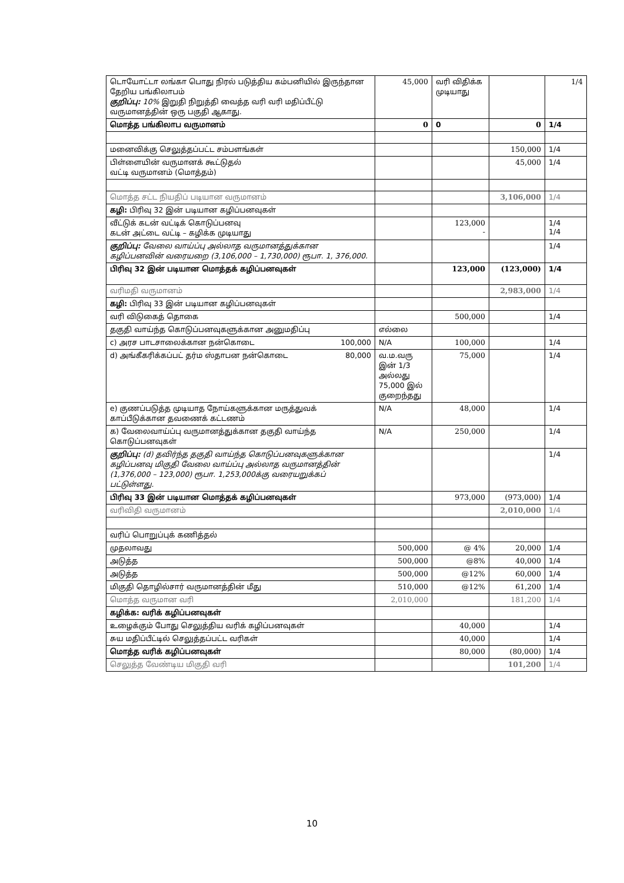| டொயோட்டா லங்கா பொது நிரல் படுத்திய கம்பனியில் இருந்தான தேறிய பங்கிலாபம் குறிப்பு: 10% இறுதி நிறுத்தி வைத்த வரி வரி மதிப்பீட்டு வருமானத்தின் ஒரு பகுதி ஆகாது. | 45,000 | வரி விதிக்க முடியாது | | 1/4 |
| மொத்த பங்கிலாப வருமானம் | 0 | 0 | 0 | 1/4 |
| மனைவிக்கு செலுத்தப்பட்ட சம்பளங்கள் | | | 150,000 | 1/4 |
| பிள்ளையின் வருமானக் கூட்டுதல் வட்டி வருமானம் (மொத்தம்) | | | 45,000 | 1/4 |
| மொத்த சட்ட நியதிப் படியான வருமானம் | | | 3,106,000 | 1/4 |
| கழி: பிரிவு 32 இன் படியான கழிப்பனவுகள் | | | | |
| வீட்டுக் கடன் வட்டிக் கொடுப்பனவு கடன் அட்டை வட்டி – கழிக்க முடியாது | | 123,000 - | | 1/4 1/4 |
| குறிப்பு: வேலை வாய்ப்பு அல்லாத வருமானத்துக்கான கழிப்பனவின் வரையறை (3,106,000 – 1,730,000) ரூபா. 1, 376,000. | | | | 1/4 |
| பிரிவு 32 இன் படியான மொத்தக் கழிப்பனவுகள் | | 123,000 | (123,000) | 1/4 |
| வரிமதி வருமானம் | | | 2,983,000 | 1/4 |
| கழி: பிரிவு 33 இன் படியான கழிப்பனவுகள் | | | | |
| வரி விடுகைத் தொகை | | 500,000 | | 1/4 |
| தகுதி வாய்ந்த கொடுப்பனவுகளுக்கான அனுமதிப்பு | எல்லை | | | |
| c) அரச பாடசாலைக்கான நன்கொடை 100,000 | N/A | 100,000 | | 1/4 |
| d) அங்கீகரிக்கப்பட் தர்ம ஸ்தாபன நன்கொடை 80,000 | வ.ம.வரு இன் 1/3 அல்லது 75,000 இல் குறைந்தது | 75,000 | | 1/4 |
| e) குணப்படுத்த முடியாத நோய்களுக்கான மருத்துவக் காப்பீடுக்கான தவணைக் கட்டணம் | N/A | 48,000 | | 1/4 |
| க) வேலைவாய்ப்பு வருமானத்துக்கான தகுதி வாய்ந்த கொடுப்பனவுகள் | N/A | 250,000 | | 1/4 |
| குறிப்பு: (d) தவிர்ந்த தகுதி வாய்ந்த கொடுப்பனவுகளுக்கான கழிப்பனவு மிகுதி வேலை வாய்ப்பு அல்லாத வருமானத்தின் (1,376,000 – 123,000) ரூபா. 1,253,000க்கு வரையறுக்கப் பட்டுள்ளது. | | | | 1/4 |
| பிரிவு 33 இன் படியான மொத்தக் கழிப்பனவுகள் | | 973,000 | (973,000) | 1/4 |
| வரிவிதி வருமானம் | | | 2,010,000 | 1/4 |
| வரிப் பொறுப்புக் கணித்தல் | | | | |
| முதலாவது | 500,000 | @ 4% | 20,000 | 1/4 |
| அடுத்த | 500,000 | @8% | 40,000 | 1/4 |
| அடுத்த | 500,000 | @12% | 60,000 | 1/4 |
| மிகுதி தொழில்சார் வருமானத்தின் மீது | 510,000 | @12% | 61,200 | 1/4 |
| மொத்த வருமான வரி | 2,010,000 | | 181,200 | 1/4 |
| கழிக்க: வரிக் கழிப்பனவுகள் | | | | |
| உழைக்கும் போது செலுத்திய வரிக் கழிப்பனவுகள் | | 40,000 | | 1/4 |
| சுய மதிப்பீட்டில் செலுத்தப்பட்ட வரிகள் | | 40,000 | | 1/4 |
| மொத்த வரிக் கழிப்பனவுகள் | | 80,000 | (80,000) | 1/4 |
| செலுத்த வேண்டிய மிகுதி வரி | | | 101,200 | 1/4 |
10